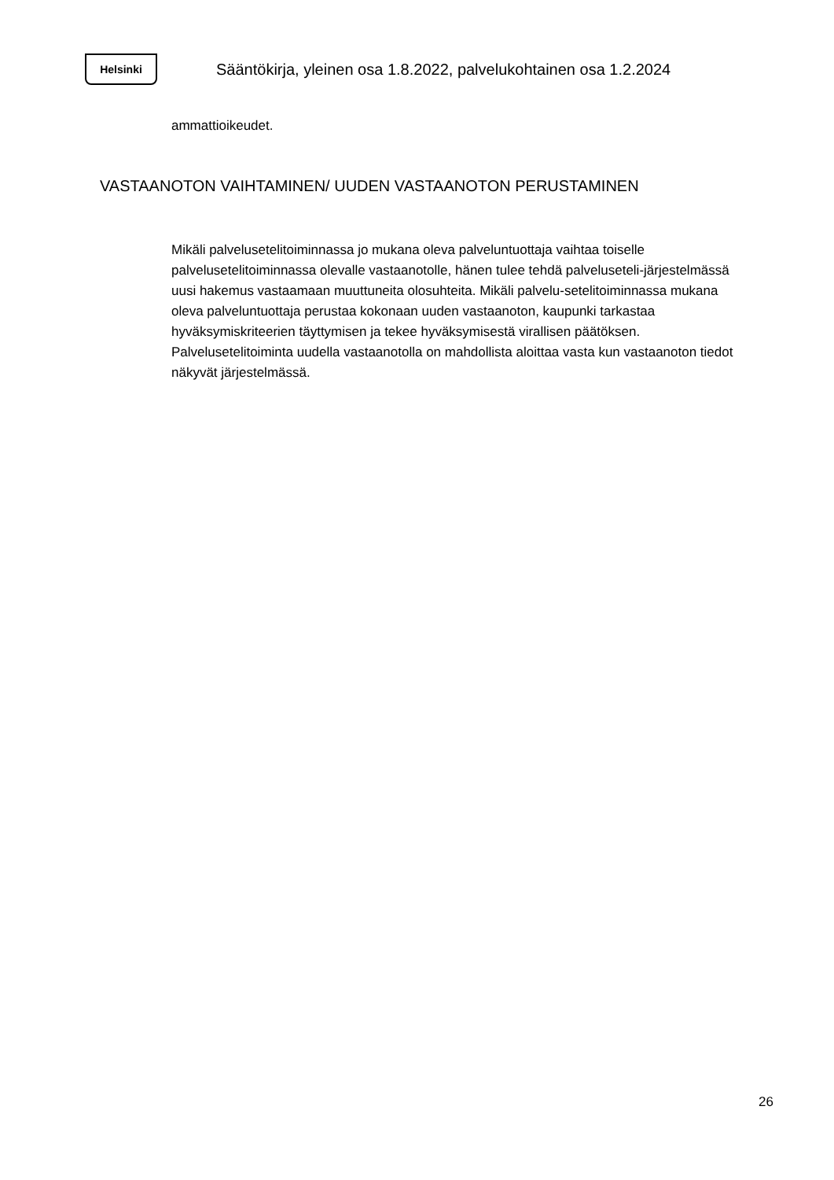Helsinki
Sääntökirja, yleinen osa 1.8.2022, palvelukohtainen osa 1.2.2024
ammattioikeudet.
VASTAANOTON VAIHTAMINEN/ UUDEN VASTAANOTON PERUSTAMINEN
Mikäli palvelusetelitoiminnassa jo mukana oleva palveluntuottaja vaihtaa toiselle palvelusetelitoiminnassa olevalle vastaanotolle, hänen tulee tehdä palveluseteli-järjestelmässä uusi hakemus vastaamaan muuttuneita olosuhteita. Mikäli palvelu-setelitoiminnassa mukana oleva palveluntuottaja perustaa kokonaan uuden vastaanoton, kaupunki tarkastaa hyväksymiskriteerien täyttymisen ja tekee hyväksymisestä virallisen päätöksen. Palvelusetelitoiminta uudella vastaanotolla on mahdollista aloittaa vasta kun vastaanoton tiedot näkyvät järjestelmässä.
26